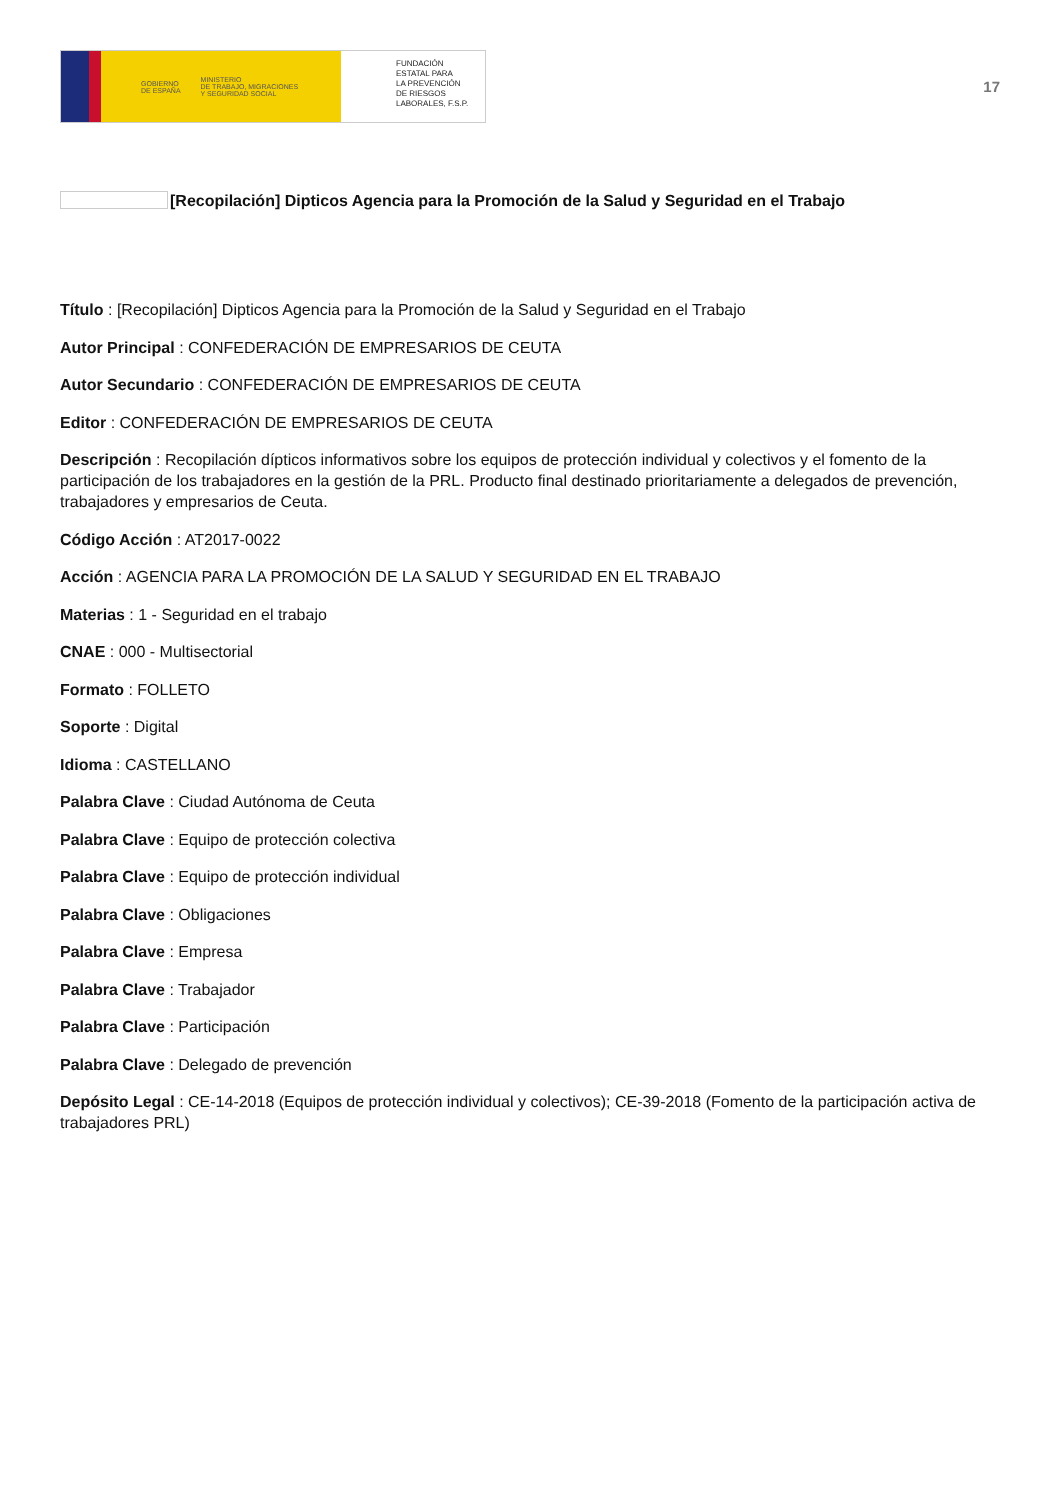GOBIERNO
DE ESPAÑA MINISTERIO
DE TRABAJO, MIGRACIONES
Y SEGURIDAD SOCIAL
FUNDACIÓN
ESTATAL PARA
LA PREVENCIÓN
DE RIESGOS
LABORALES, F.S.P.
17
[Recopilación] Dipticos Agencia para la Promoción de la Salud y Seguridad en el Trabajo
Título : [Recopilación] Dipticos Agencia para la Promoción de la Salud y Seguridad en el Trabajo
Autor Principal : CONFEDERACIÓN DE EMPRESARIOS DE CEUTA
Autor Secundario : CONFEDERACIÓN DE EMPRESARIOS DE CEUTA
Editor : CONFEDERACIÓN DE EMPRESARIOS DE CEUTA
Descripción : Recopilación dípticos informativos sobre los equipos de protección individual y colectivos y el fomento de la participación de los trabajadores en la gestión de la PRL. Producto final destinado prioritariamente a delegados de prevención, trabajadores y empresarios de Ceuta.
Código Acción : AT2017-0022
Acción : AGENCIA PARA LA PROMOCIÓN DE LA SALUD Y SEGURIDAD EN EL TRABAJO
Materias : 1 - Seguridad en el trabajo
CNAE : 000 - Multisectorial
Formato : FOLLETO
Soporte : Digital
Idioma : CASTELLANO
Palabra Clave : Ciudad Autónoma de Ceuta
Palabra Clave : Equipo de protección colectiva
Palabra Clave : Equipo de protección individual
Palabra Clave : Obligaciones
Palabra Clave : Empresa
Palabra Clave : Trabajador
Palabra Clave : Participación
Palabra Clave : Delegado de prevención
Depósito Legal : CE-14-2018 (Equipos de protección individual y colectivos); CE-39-2018 (Fomento de la participación activa de trabajadores PRL)